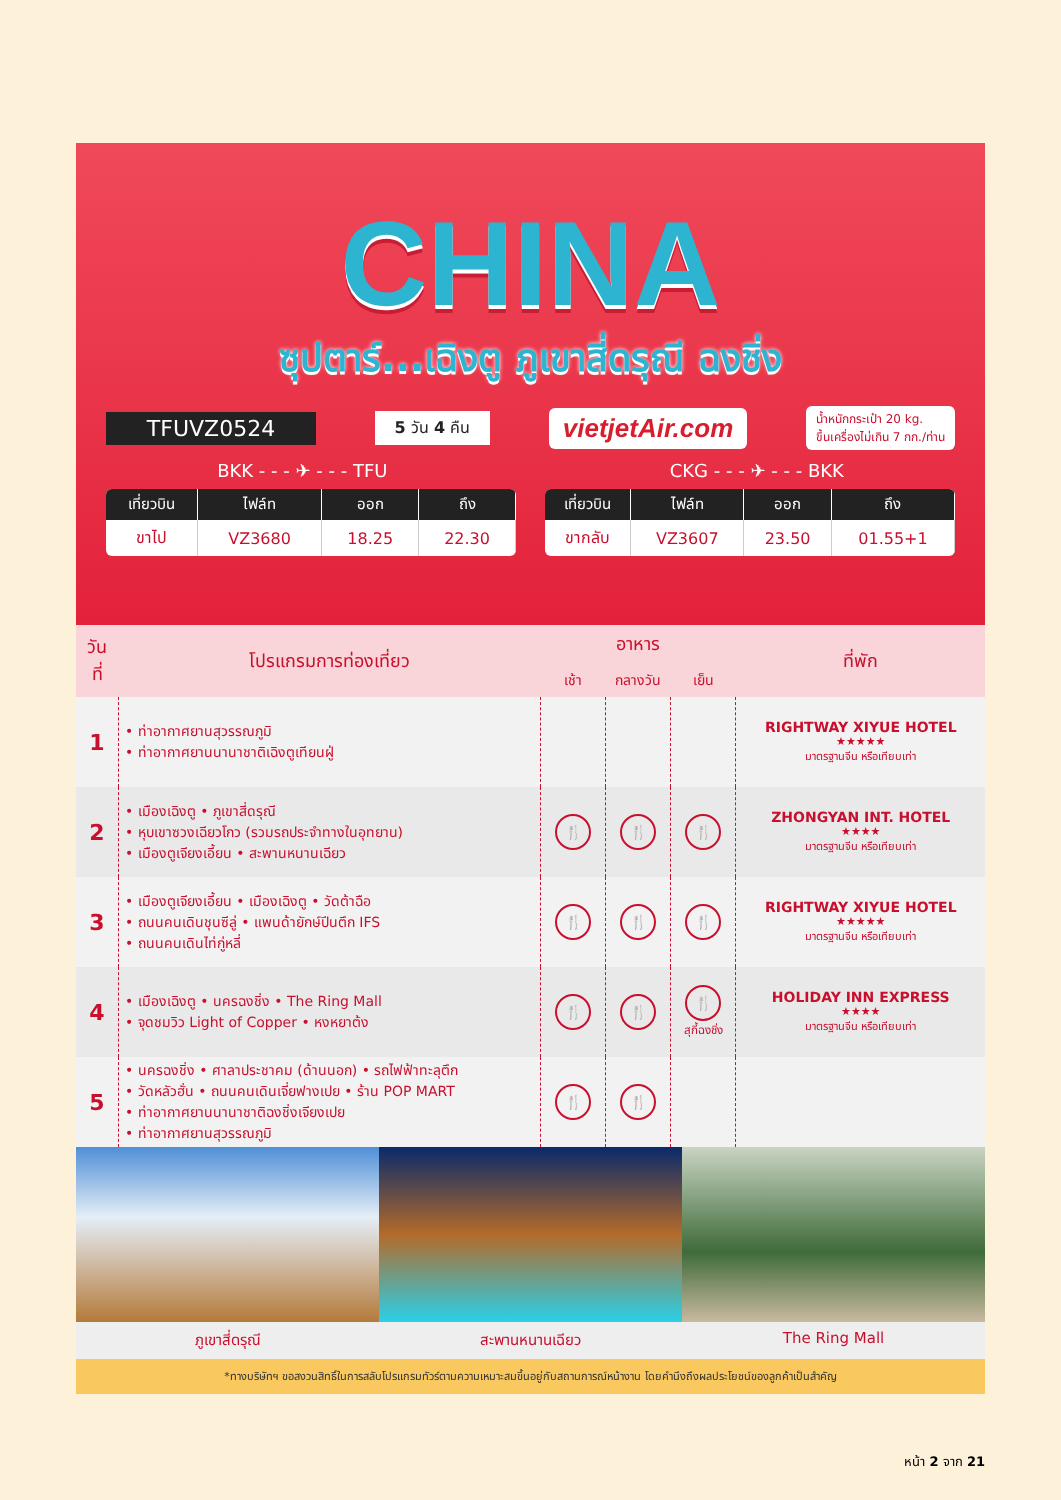CHINA
ซุปตาร์...เฉิงตู ภูเขาสี่ดรุณี ฉงชิ่ง
TFUVZ0524 5 วัน 4 คืน vietjetAir.com น้ำหนักกระเป๋า 20 kg.
ขึ้นเครื่องไม่เกิน 7 กก./ท่าน
BKK - - - ✈ - - - TFU CKG - - - ✈ - - - BKK
| เที่ยวบิน | ไฟล์ท | ออก | ถึง |
| --- | --- | --- | --- |
| ขาไป | VZ3680 | 18.25 | 22.30 |
| เที่ยวบิน | ไฟล์ท | ออก | ถึง |
| --- | --- | --- | --- |
| ขากลับ | VZ3607 | 23.50 | 01.55+1 |
| วันที่ | โปรแกรมการท่องเที่ยว | อาหาร | | | ที่พัก |
| --- | --- | --- | --- | --- | --- |
| | | เช้า | กลางวัน | เย็น | |
| 1 | • ท่าอากาศยานสุวรรณภูมิ • ท่าอากาศยานนานาชาติเฉิงตูเทียนฝู่ | | | | RIGHTWAY XIYUE HOTEL ★★★★★ มาตรฐานจีน หรือเทียบเท่า |
| 2 | • เมืองเฉิงตู • ภูเขาสี่ดรุณี • หุบเขาซวงเฉียวโกว (รวมรถประจำทางในอุทยาน) • เมืองตูเจียงเอี้ยน • สะพานหนานเฉียว | 🍴 | 🍴 | 🍴 | ZHONGYAN INT. HOTEL ★★★★ มาตรฐานจีน หรือเทียบเท่า |
| 3 | • เมืองตูเจียงเอี้ยน • เมืองเฉิงตู • วัดต้าฉือ • ถนนคนเดินชุนซีลู่ • แพนด้ายักษ์ปีนตึก IFS • ถนนคนเดินไท่กู่หลี่ | 🍴 | 🍴 | 🍴 | RIGHTWAY XIYUE HOTEL ★★★★★ มาตรฐานจีน หรือเทียบเท่า |
| 4 | • เมืองเฉิงตู • นครฉงชิ่ง • The Ring Mall • จุดชมวิว Light of Copper • หงหยาต้ง | 🍴 | 🍴 | 🍴 สุกี้ฉงชิ่ง | HOLIDAY INN EXPRESS ★★★★ มาตรฐานจีน หรือเทียบเท่า |
| 5 | • นครฉงชิ่ง • ศาลาประชาคม (ด้านนอก) • รถไฟฟ้าทะลุตึก • วัดหลัวฮั่น • ถนนคนเดินเจี่ยฟางเปย • ร้าน POP MART • ท่าอากาศยานนานาชาติฉงชิ่งเจียงเปย • ท่าอากาศยานสุวรรณภูมิ | 🍴 | 🍴 | | |
ภูเขาสี่ดรุณี สะพานหนานเฉียว The Ring Mall
*ทางบริษัทฯ ขอสงวนสิทธิ์ในการสลับโปรแกรมทัวร์ตามความเหมาะสมขึ้นอยู่กับสถานการณ์หน้างาน โดยคำนึงถึงผลประโยชน์ของลูกค้าเป็นสำคัญ
หน้า 2 จาก 21